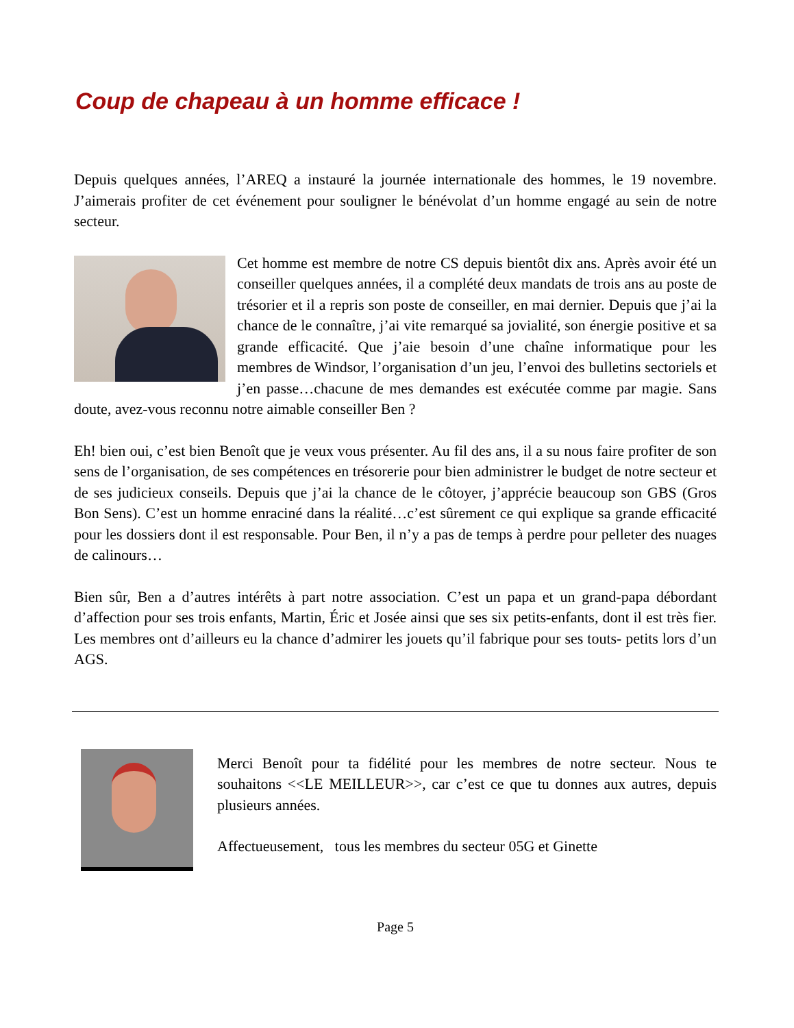Coup de chapeau à un homme efficace !
Depuis quelques années, l’AREQ a instauré la journée internationale des hommes, le 19 novembre. J’aimerais profiter de cet événement pour souligner le bénévolat d’un homme engagé au sein de notre secteur.
Cet homme est membre de notre CS depuis bientôt dix ans. Après avoir été un conseiller quelques années, il a complété deux mandats de trois ans au poste de trésorier et il a repris son poste de conseiller, en mai dernier. Depuis que j’ai la chance de le connaître, j’ai vite remarqué sa jovialité, son énergie positive et sa grande efficacité. Que j’aie besoin d’une chaîne informatique pour les membres de Windsor, l’organisation d’un jeu, l’envoi des bulletins sectoriels et j’en passe…chacune de mes demandes est exécutée comme par magie. Sans doute, avez-vous reconnu notre aimable conseiller Ben ?
Eh! bien oui, c’est bien Benoît que je veux vous présenter. Au fil des ans, il a su nous faire profiter de son sens de l’organisation, de ses compétences en trésorerie pour bien administrer le budget de notre secteur et de ses judicieux conseils. Depuis que j’ai la chance de le côtoyer, j’apprécie beaucoup son GBS (Gros Bon Sens). C’est un homme enraciné dans la réalité…c’est sûrement ce qui explique sa grande efficacité pour les dossiers dont il est responsable. Pour Ben, il n’y a pas de temps à perdre pour pelleter des nuages de calinours…
Bien sûr, Ben a d’autres intérêts à part notre association. C’est un papa et un grand-papa débordant d’affection pour ses trois enfants, Martin, Éric et Josée ainsi que ses six petits-enfants, dont il est très fier. Les membres ont d’ailleurs eu la chance d’admirer les jouets qu’il fabrique pour ses touts- petits lors d’un AGS.
Merci Benoît pour ta fidélité pour les membres de notre secteur. Nous te souhaitons <<LE MEILLEUR>>, car c’est ce que tu donnes aux autres, depuis plusieurs années.
Affectueusement, tous les membres du secteur 05G et Ginette
Page 5